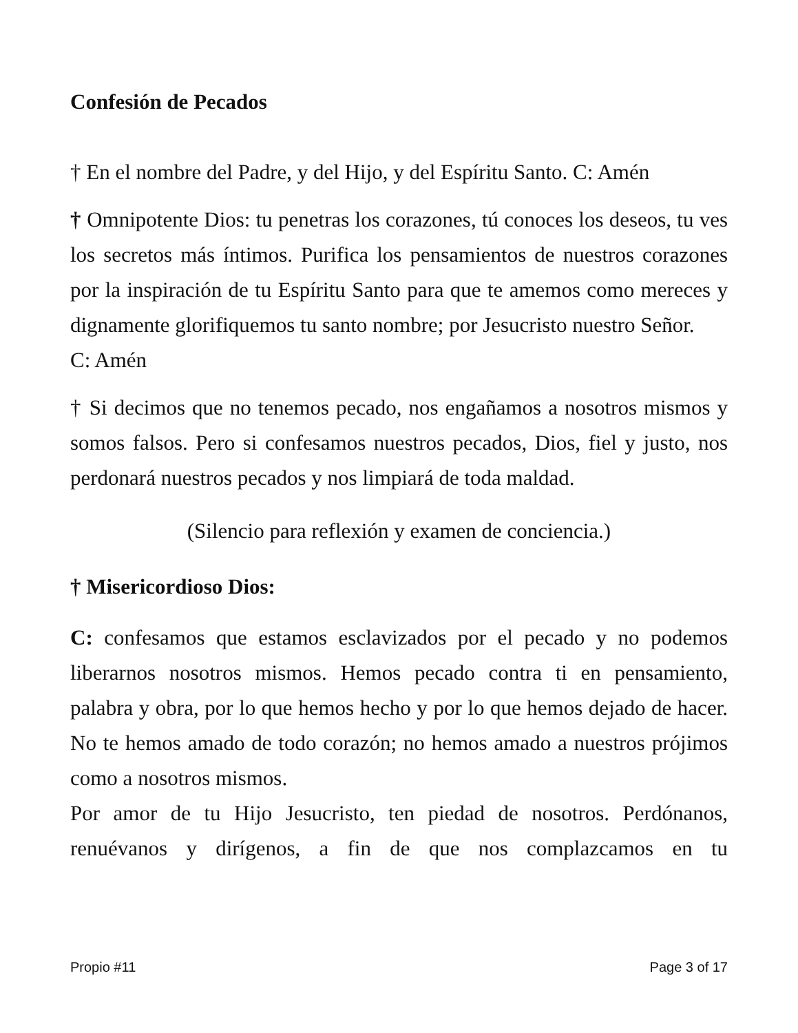Confesión de Pecados
† En el nombre del Padre, y del Hijo, y del Espíritu Santo. C: Amén
† Omnipotente Dios: tu penetras los corazones, tú conoces los deseos, tu ves los secretos más íntimos. Purifica los pensamientos de nuestros corazones por la inspiración de tu Espíritu Santo para que te amemos como mereces y dignamente glorifiquemos tu santo nombre; por Jesucristo nuestro Señor.
C: Amén
† Si decimos que no tenemos pecado, nos engañamos a nosotros mismos y somos falsos. Pero si confesamos nuestros pecados, Dios, fiel y justo, nos perdonará nuestros pecados y nos limpiará de toda maldad.
(Silencio para reflexión y examen de conciencia.)
† Misericordioso Dios:
C: confesamos que estamos esclavizados por el pecado y no podemos liberarnos nosotros mismos. Hemos pecado contra ti en pensamiento, palabra y obra, por lo que hemos hecho y por lo que hemos dejado de hacer. No te hemos amado de todo corazón; no hemos amado a nuestros prójimos como a nosotros mismos.
Por amor de tu Hijo Jesucristo, ten piedad de nosotros. Perdónanos, renuévanos y dirígenos, a fin de que nos complazcamos en tu
Propio #11 Page 3 of 17